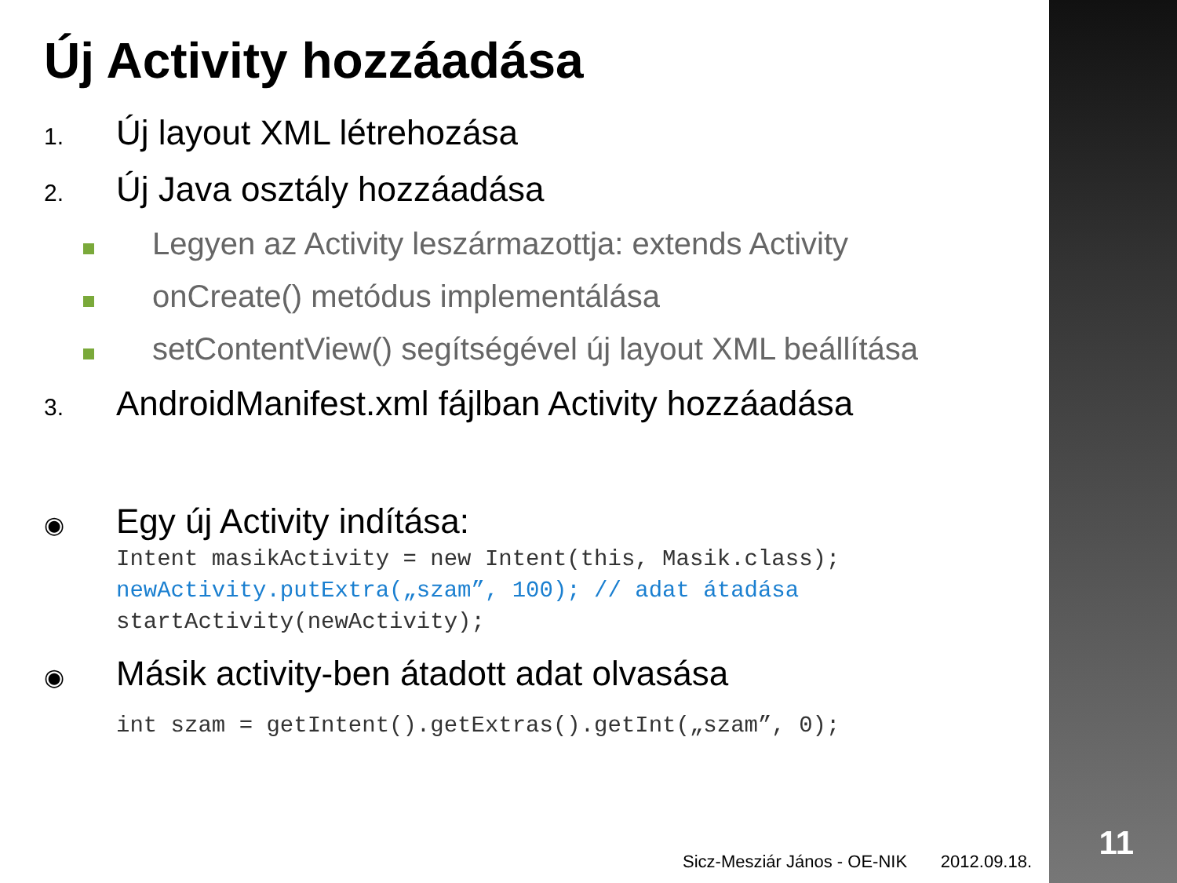11
Új Activity hozzáadása
1. Új layout XML létrehozása
2. Új Java osztály hozzáadása
Legyen az Activity leszármazottja: extends Activity
onCreate() metódus implementálása
setContentView() segítségével új layout XML beállítása
3. AndroidManifest.xml fájlban Activity hozzáadása
◉ Egy új Activity indítása:
Intent masikActivity = new Intent(this, Masik.class);
newActivity.putExtra(„szam”, 100); // adat átadása
startActivity(newActivity);
◉ Másik activity-ben átadott adat olvasása
int szam = getIntent().getExtras().getInt(„szam”, 0);
Sicz-Mesziár János - OE-NIK 2012.09.18.